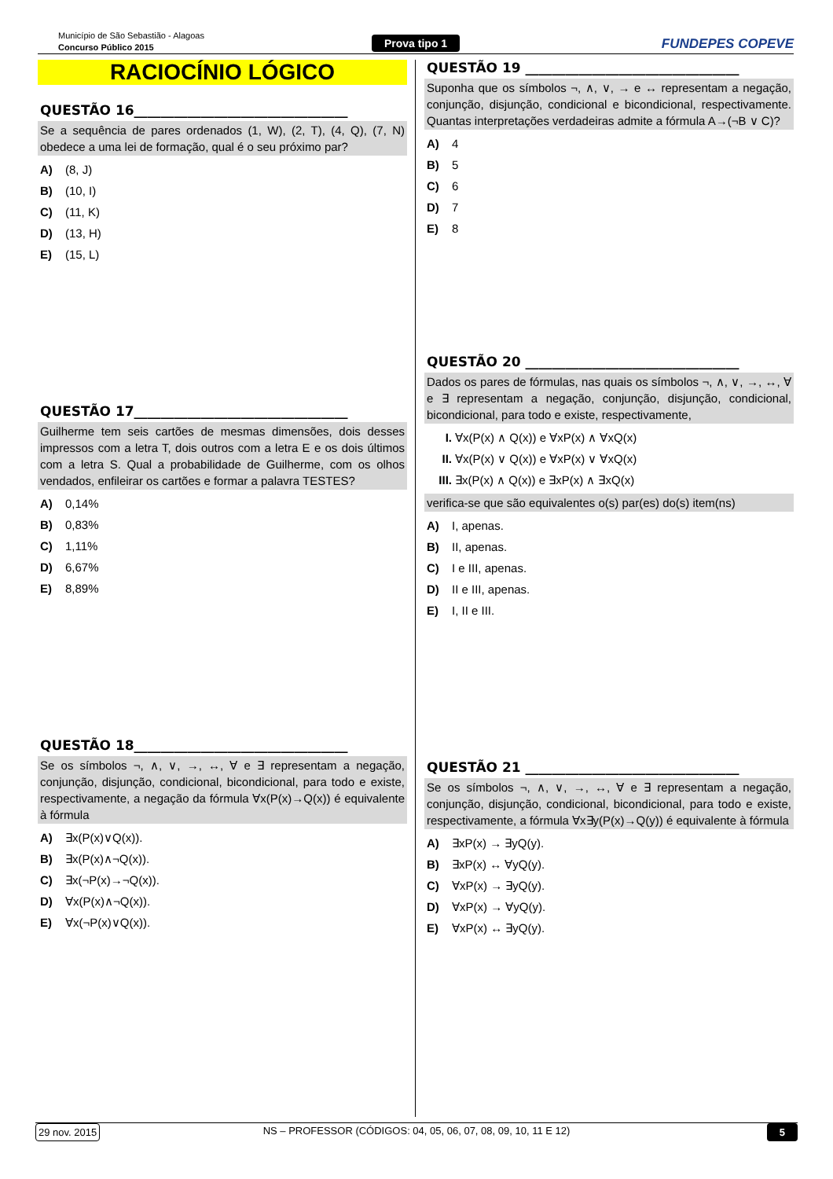Município de São Sebastião - Alagoas
Concurso Público 2015
Prova tipo 1 FUNDEPES COPEVE
RACIOCÍNIO LÓGICO
QUESTÃO 16________________________________
Se a sequência de pares ordenados (1, W), (2, T), (4, Q), (7, N) obedece a uma lei de formação, qual é o seu próximo par?
A) (8, J)
B) (10, I)
C) (11, K)
D) (13, H)
E) (15, L)
QUESTÃO 17________________________________
Guilherme tem seis cartões de mesmas dimensões, dois desses impressos com a letra T, dois outros com a letra E e os dois últimos com a letra S. Qual a probabilidade de Guilherme, com os olhos vendados, enfileirar os cartões e formar a palavra TESTES?
A) 0,14%
B) 0,83%
C) 1,11%
D) 6,67%
E) 8,89%
QUESTÃO 18________________________________
Se os símbolos ¬, ∧, ∨, →, ↔, ∀ e ∃ representam a negação, conjunção, disjunção, condicional, bicondicional, para todo e existe, respectivamente, a negação da fórmula ∀x(P(x)→Q(x)) é equivalente à fórmula
A) ∃x(P(x)∨Q(x)).
B) ∃x(P(x)∧¬Q(x)).
C) ∃x(¬P(x)→¬Q(x)).
D) ∀x(P(x)∧¬Q(x)).
E) ∀x(¬P(x)∨Q(x)).
QUESTÃO 19 ________________________________
Suponha que os símbolos ¬, ∧, ∨, → e ↔ representam a negação, conjunção, disjunção, condicional e bicondicional, respectivamente. Quantas interpretações verdadeiras admite a fórmula A→(¬B ∨ C)?
A) 4
B) 5
C) 6
D) 7
E) 8
QUESTÃO 20 ________________________________
Dados os pares de fórmulas, nas quais os símbolos ¬, ∧, ∨, →, ↔, ∀ e ∃ representam a negação, conjunção, disjunção, condicional, bicondicional, para todo e existe, respectivamente,
I. ∀x(P(x) ∧ Q(x)) e ∀xP(x) ∧ ∀xQ(x)
II. ∀x(P(x) ∨ Q(x)) e ∀xP(x) ∨ ∀xQ(x)
III. ∃x(P(x) ∧ Q(x)) e ∃xP(x) ∧ ∃xQ(x)
verifica-se que são equivalentes o(s) par(es) do(s) item(ns)
A) I, apenas.
B) II, apenas.
C) I e III, apenas.
D) II e III, apenas.
E) I, II e III.
QUESTÃO 21 ________________________________
Se os símbolos ¬, ∧, ∨, →, ↔, ∀ e ∃ representam a negação, conjunção, disjunção, condicional, bicondicional, para todo e existe, respectivamente, a fórmula ∀x∃y(P(x)→Q(y)) é equivalente à fórmula
A) ∃xP(x) → ∃yQ(y).
B) ∃xP(x) ↔ ∀yQ(y).
C) ∀xP(x) → ∃yQ(y).
D) ∀xP(x) → ∀yQ(y).
E) ∀xP(x) ↔ ∃yQ(y).
29 nov. 2015
NS – PROFESSOR (CÓDIGOS: 04, 05, 06, 07, 08, 09, 10, 11 E 12)
5